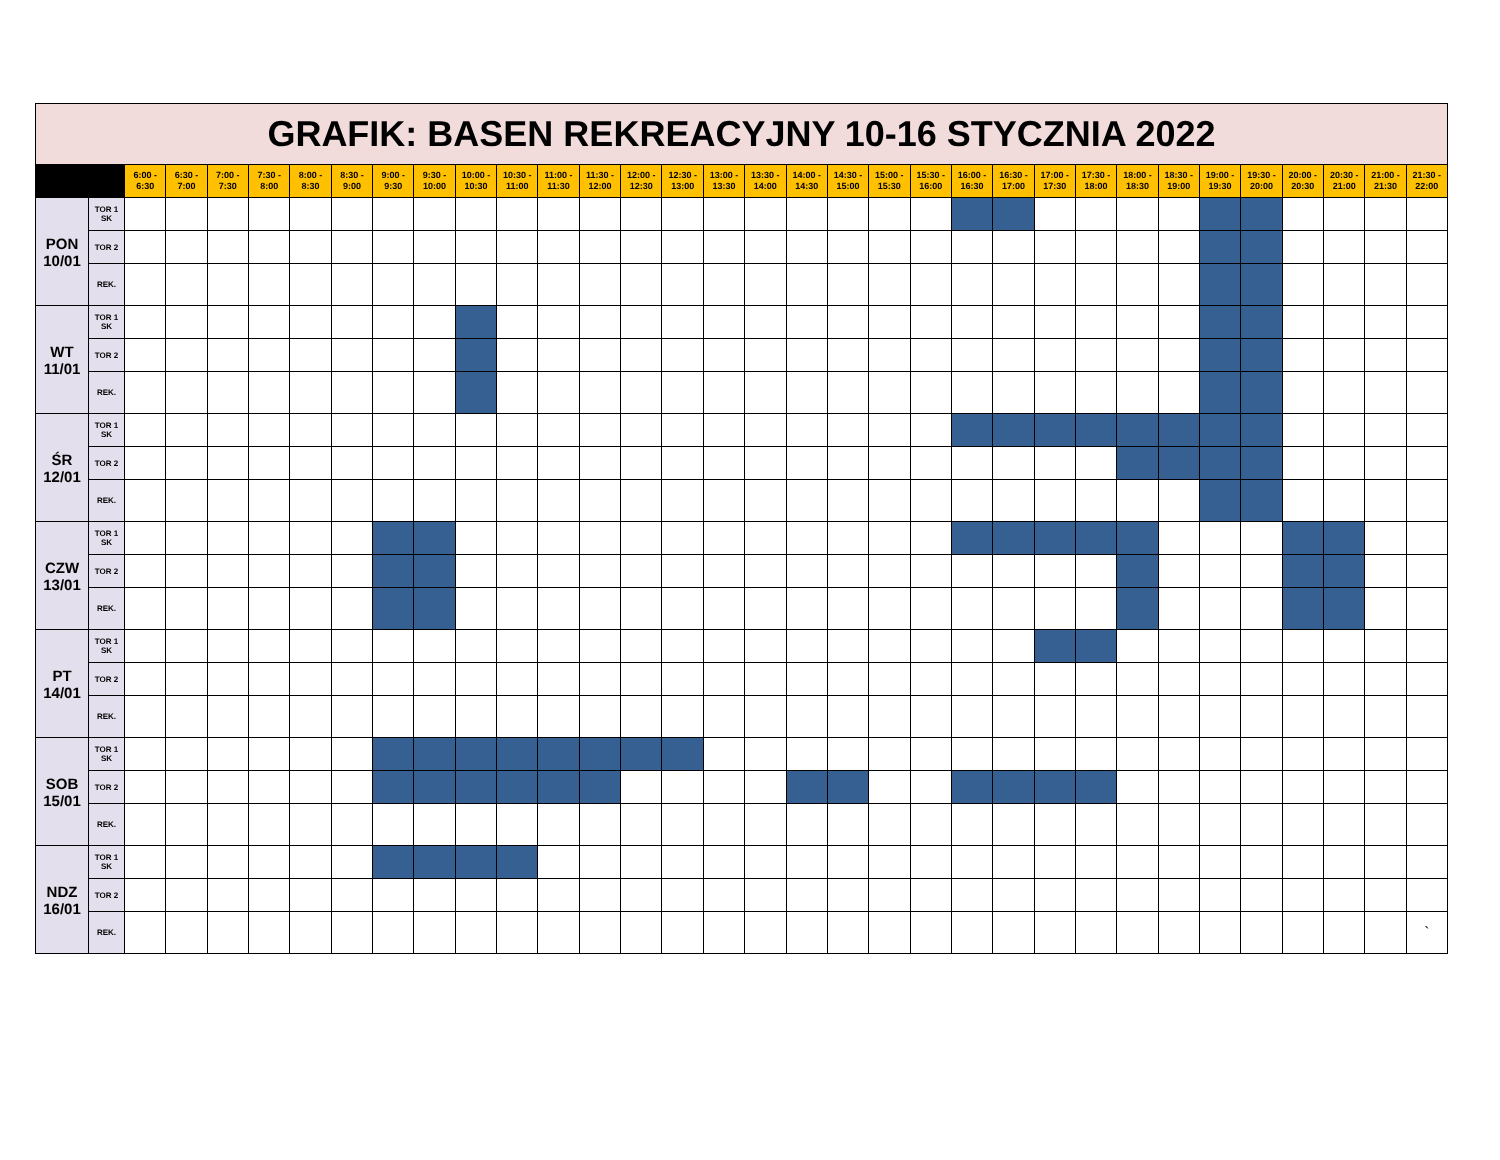| GRAFIK: BASEN REKREACYJNY 10-16 STYCZNIA 2022 | | | | | | | | | | | | | | | | | | | | | | | | | | | | | | | | | |
| | | 6:00 - 6:30 | 6:30 - 7:00 | 7:00 - 7:30 | 7:30 - 8:00 | 8:00 - 8:30 | 8:30 - 9:00 | 9:00 - 9:30 | 9:30 - 10:00 | 10:00 - 10:30 | 10:30 - 11:00 | 11:00 - 11:30 | 11:30 - 12:00 | 12:00 - 12:30 | 12:30 - 13:00 | 13:00 - 13:30 | 13:30 - 14:00 | 14:00 - 14:30 | 14:30 - 15:00 | 15:00 - 15:30 | 15:30 - 16:00 | 16:00 - 16:30 | 16:30 - 17:00 | 17:00 - 17:30 | 17:30 - 18:00 | 18:00 - 18:30 | 18:30 - 19:00 | 19:00 - 19:30 | 19:30 - 20:00 | 20:00 - 20:30 | 20:30 - 21:00 | 21:00 - 21:30 | 21:30 - 22:00 |
| PON 10/01 | TOR 1 SK | | | | | | | | | | | | | | | | | | | | | | | | | | | | | | | | |
| | TOR 2 | | | | | | | | | | | | | | | | | | | | | | | | | | | | | | | | |
| | REK. | | | | | | | | | | | | | | | | | | | | | | | | | | | | | | | | |
| WT 11/01 | TOR 1 SK | | | | | | | | | | | | | | | | | | | | | | | | | | | | | | | | |
| | TOR 2 | | | | | | | | | | | | | | | | | | | | | | | | | | | | | | | | |
| | REK. | | | | | | | | | | | | | | | | | | | | | | | | | | | | | | | | |
| ŚR 12/01 | TOR 1 SK | | | | | | | | | | | | | | | | | | | | | | | | | | | | | | | | |
| | TOR 2 | | | | | | | | | | | | | | | | | | | | | | | | | | | | | | | | |
| | REK. | | | | | | | | | | | | | | | | | | | | | | | | | | | | | | | | |
| CZW 13/01 | TOR 1 SK | | | | | | | | | | | | | | | | | | | | | | | | | | | | | | | | |
| | TOR 2 | | | | | | | | | | | | | | | | | | | | | | | | | | | | | | | | |
| | REK. | | | | | | | | | | | | | | | | | | | | | | | | | | | | | | | | |
| PT 14/01 | TOR 1 SK | | | | | | | | | | | | | | | | | | | | | | | | | | | | | | | | |
| | TOR 2 | | | | | | | | | | | | | | | | | | | | | | | | | | | | | | | | |
| | REK. | | | | | | | | | | | | | | | | | | | | | | | | | | | | | | | | |
| SOB 15/01 | TOR 1 SK | | | | | | | | | | | | | | | | | | | | | | | | | | | | | | | | |
| | TOR 2 | | | | | | | | | | | | | | | | | | | | | | | | | | | | | | | | |
| | REK. | | | | | | | | | | | | | | | | | | | | | | | | | | | | | | | | |
| NDZ 16/01 | TOR 1 SK | | | | | | | | | | | | | | | | | | | | | | | | | | | | | | | | |
| | TOR 2 | | | | | | | | | | | | | | | | | | | | | | | | | | | | | | | | |
| | REK. | | | | | | | | | | | | | | | | | | | | | | | | | | | | | | | | ` |